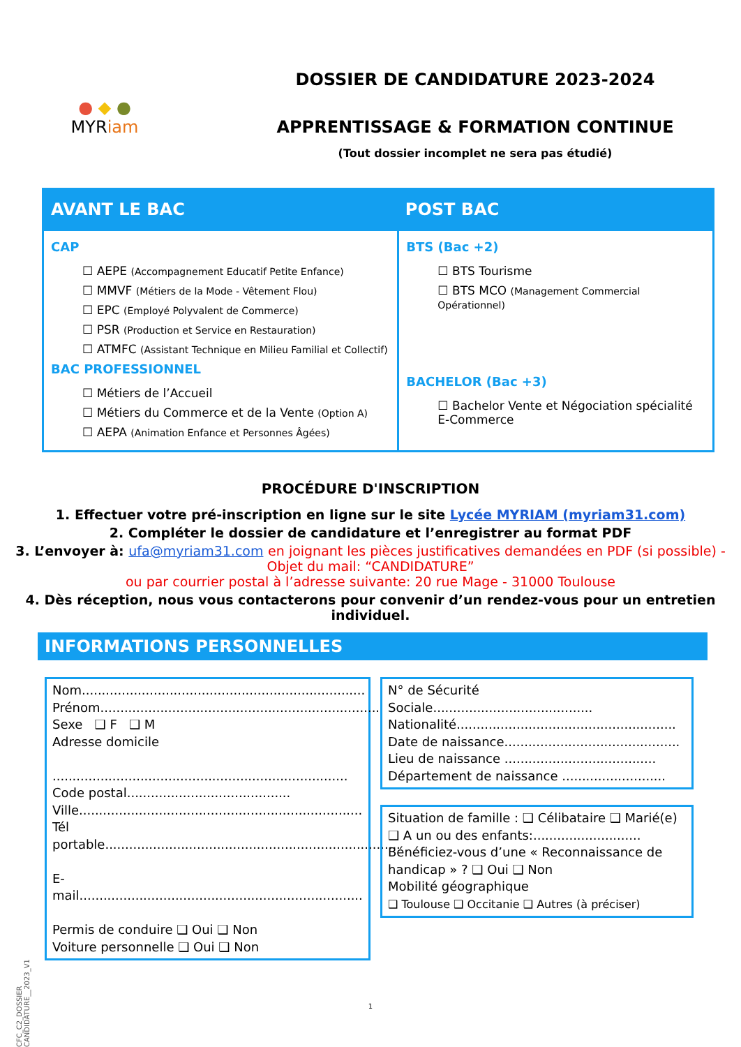● ◆ ●
MYRiam
DOSSIER DE CANDIDATURE 2023-2024
APPRENTISSAGE & FORMATION CONTINUE
(Tout dossier incomplet ne sera pas étudié)
| AVANT LE BAC | POST BAC |
| --- | --- |
| CAP ☐ AEPE (Accompagnement Educatif Petite Enfance) ☐ MMVF (Métiers de la Mode - Vêtement Flou) ☐ EPC (Employé Polyvalent de Commerce) ☐ PSR (Production et Service en Restauration) ☐ ATMFC (Assistant Technique en Milieu Familial et Collectif) BAC PROFESSIONNEL ☐ Métiers de l’Accueil ☐ Métiers du Commerce et de la Vente (Option A) ☐ AEPA (Animation Enfance et Personnes Âgées) | BTS (Bac +2) ☐ BTS Tourisme ☐ BTS MCO (Management Commercial Opérationnel) BACHELOR (Bac +3) ☐ Bachelor Vente et Négociation spécialité E-Commerce |
PROCÉDURE D'INSCRIPTION
1. Effectuer votre pré-inscription en ligne sur le site Lycée MYRIAM (myriam31.com)
2. Compléter le dossier de candidature et l’enregistrer au format PDF
3. L’envoyer à: ufa@myriam31.com en joignant les pièces justificatives demandées en PDF (si possible) - Objet du mail: “CANDIDATURE”
ou par courrier postal à l’adresse suivante: 20 rue Mage - 31000 Toulouse
4. Dès réception, nous vous contacterons pour convenir d’un rendez-vous pour un entretien individuel.
INFORMATIONS PERSONNELLES
Nom.......................................................................
Prénom.......................................................................
Sexe ❑ F ❑ M
Adresse domicile
..........................................................................
Code postal.........................................
Ville.......................................................................
Tél portable..........................................................................
E-mail.......................................................................
Permis de conduire ❑ Oui ❑ Non
Voiture personnelle ❑ Oui ❑ Non
N° de Sécurité Sociale........................................
Nationalité.......................................................
Date de naissance............................................
Lieu de naissance ......................................
Département de naissance ..........................
Situation de famille : ❑ Célibataire ❑ Marié(e)
❑ A un ou des enfants:...........................
Bénéficiez-vous d’une « Reconnaissance de handicap » ? ❑ Oui ❑ Non
Mobilité géographique
❑ Toulouse ❑ Occitanie ❑ Autres (à préciser)
CFC_C2_DOSSIER CANDIDATURE__2023_V1
1